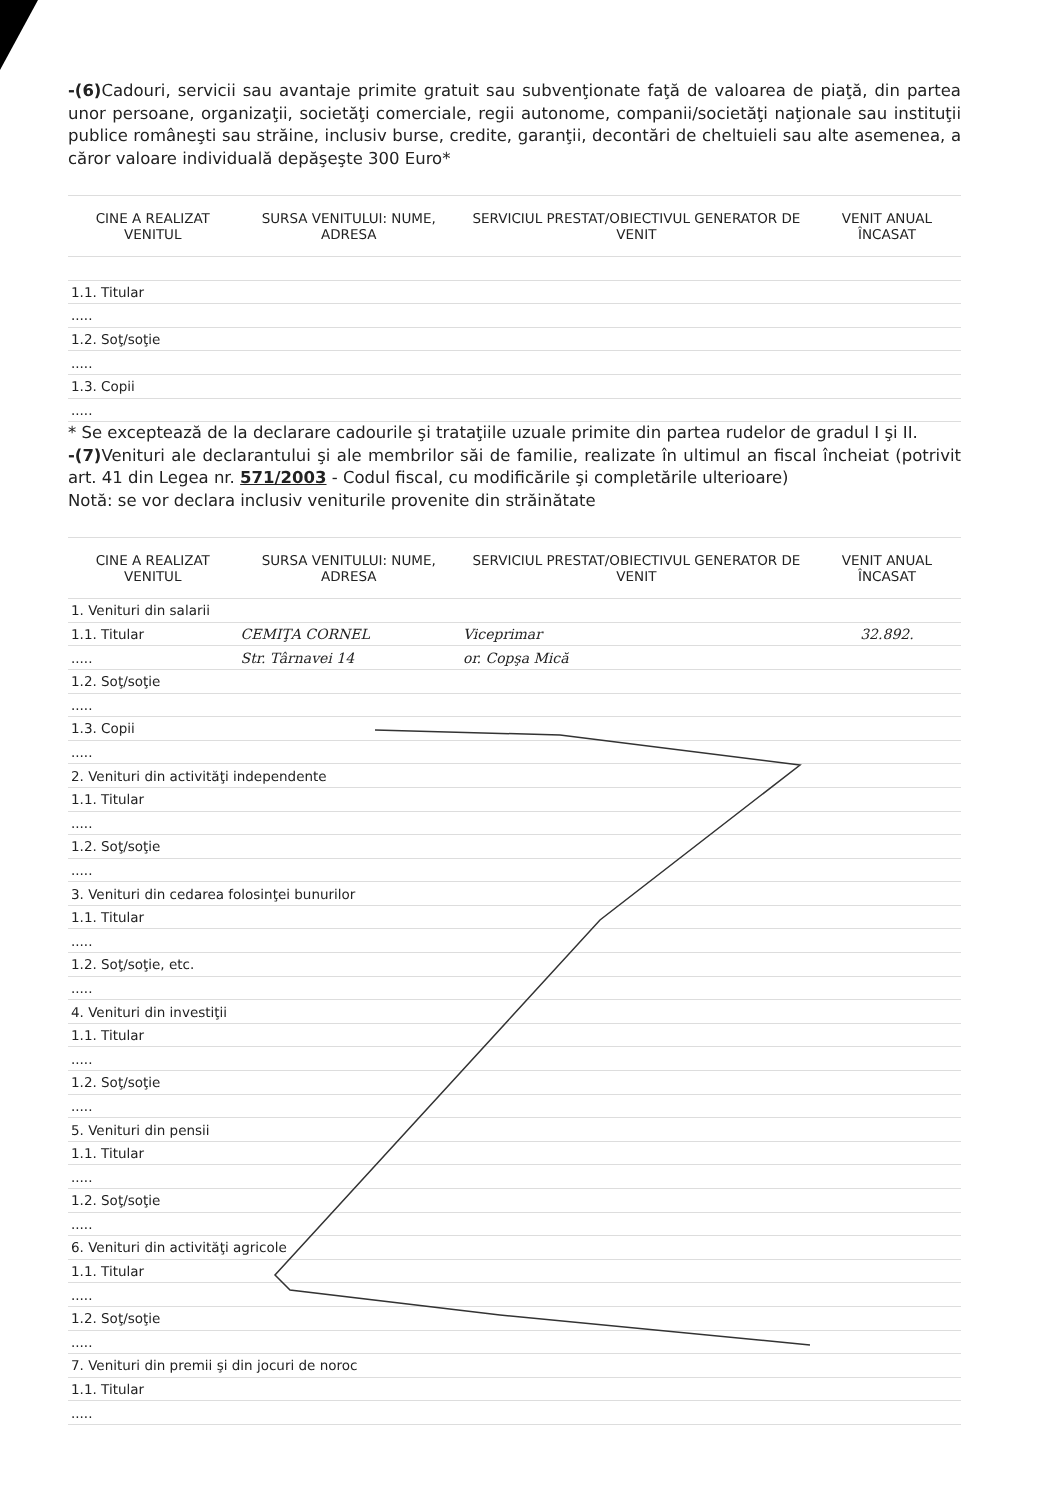-(6) Cadouri, servicii sau avantaje primite gratuit sau subvenţionate faţă de valoarea de piaţă, din partea unor persoane, organizaţii, societăţi comerciale, regii autonome, companii/societăţi naţionale sau instituţii publice româneşti sau străine, inclusiv burse, credite, garanţii, decontări de cheltuieli sau alte asemenea, a căror valoare individuală depăşeşte 300 Euro*
| CINE A REALIZAT VENITUL | SURSA VENITULUI: NUME, ADRESA | SERVICIUL PRESTAT/OBIECTIVUL GENERATOR DE VENIT | VENIT ANUAL ÎNCASAT |
| --- | --- | --- | --- |
| 1.1. Titular | | | |
| ..... | | | |
| 1.2. Soţ/soţie | | | |
| ..... | | | |
| 1.3. Copii | | | |
| ..... | | | |
* Se exceptează de la declarare cadourile şi trataţiile uzuale primite din partea rudelor de gradul I şi II.
-(7) Venituri ale declarantului şi ale membrilor săi de familie, realizate în ultimul an fiscal încheiat (potrivit art. 41 din Legea nr. 571/2003 - Codul fiscal, cu modificările şi completările ulterioare)
Notă: se vor declara inclusiv veniturile provenite din străinătate
| CINE A REALIZAT VENITUL | SURSA VENITULUI: NUME, ADRESA | SERVICIUL PRESTAT/OBIECTIVUL GENERATOR DE VENIT | VENIT ANUAL ÎNCASAT |
| --- | --- | --- | --- |
| 1. Venituri din salarii | | | |
| 1.1. Titular | CEMIŢA CORNEL | Viceprimar | 32.892. |
| ..... | Str. Târnavei 14 | or. Copşa Mică | |
| 1.2. Soţ/soţie | | | |
| ..... | | | |
| 1.3. Copii | | | |
| ..... | | | |
| 2. Venituri din activităţi independente | | | |
| 1.1. Titular | | | |
| ..... | | | |
| 1.2. Soţ/soţie | | | |
| ..... | | | |
| 3. Venituri din cedarea folosinţei bunurilor | | | |
| 1.1. Titular | | | |
| ..... | | | |
| 1.2. Soţ/soţie, etc. | | | |
| ..... | | | |
| 4. Venituri din investiţii | | | |
| 1.1. Titular | | | |
| ..... | | | |
| 1.2. Soţ/soţie | | | |
| ..... | | | |
| 5. Venituri din pensii | | | |
| 1.1. Titular | | | |
| ..... | | | |
| 1.2. Soţ/soţie | | | |
| ..... | | | |
| 6. Venituri din activităţi agricole | | | |
| 1.1. Titular | | | |
| ..... | | | |
| 1.2. Soţ/soţie | | | |
| ..... | | | |
| 7. Venituri din premii şi din jocuri de noroc | | | |
| 1.1. Titular | | | |
| ..... | | | |